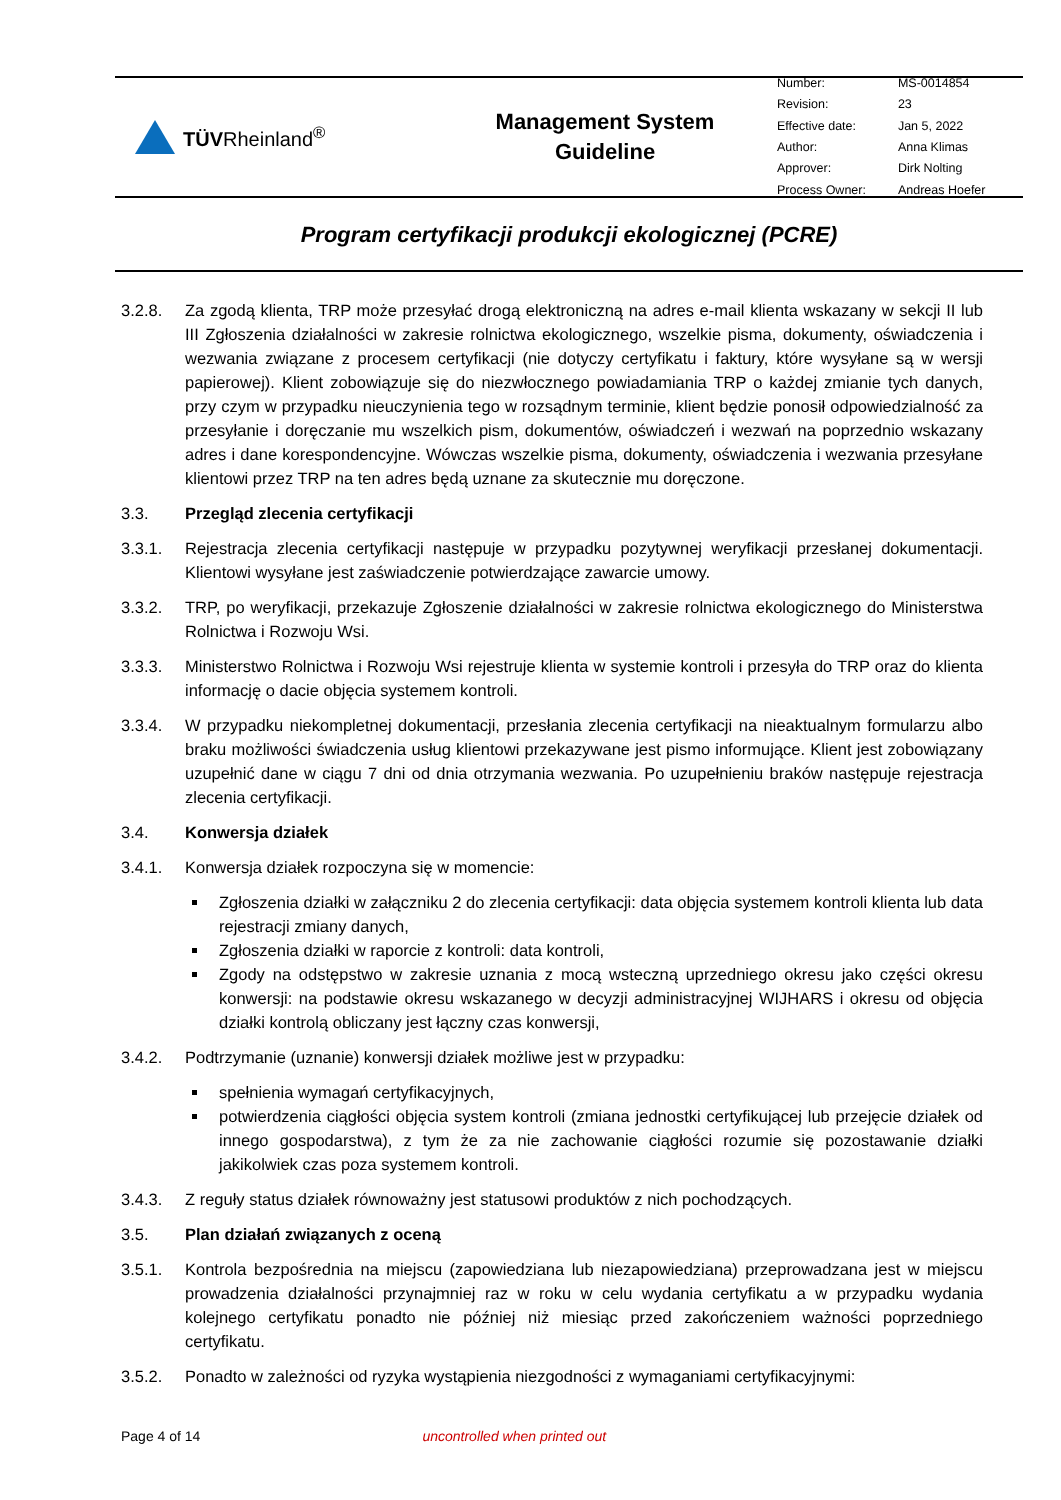TÜVRheinland<sup>®</sup>
Management System
Guideline
| Number: | MS-0014854 |
| Revision: | 23 |
| Effective date: | Jan 5, 2022 |
| Author: | Anna Klimas |
| Approver: | Dirk Nolting |
| Process Owner: | Andreas Hoefer |
Program certyfikacji produkcji ekologicznej (PCRE)
3.2.8. Za zgodą klienta, TRP może przesyłać drogą elektroniczną na adres e-mail klienta wskazany w sekcji II lub III Zgłoszenia działalności w zakresie rolnictwa ekologicznego, wszelkie pisma, dokumenty, oświadczenia i wezwania związane z procesem certyfikacji (nie dotyczy certyfikatu i faktury, które wysyłane są w wersji papierowej). Klient zobowiązuje się do niezwłocznego powiadamiania TRP o każdej zmianie tych danych, przy czym w przypadku nieuczynienia tego w rozsądnym terminie, klient będzie ponosił odpowiedzialność za przesyłanie i doręczanie mu wszelkich pism, dokumentów, oświadczeń i wezwań na poprzednio wskazany adres i dane korespondencyjne. Wówczas wszelkie pisma, dokumenty, oświadczenia i wezwania przesyłane klientowi przez TRP na ten adres będą uznane za skutecznie mu doręczone.
3.3. Przegląd zlecenia certyfikacji
3.3.1. Rejestracja zlecenia certyfikacji następuje w przypadku pozytywnej weryfikacji przesłanej dokumentacji. Klientowi wysyłane jest zaświadczenie potwierdzające zawarcie umowy.
3.3.2. TRP, po weryfikacji, przekazuje Zgłoszenie działalności w zakresie rolnictwa ekologicznego do Ministerstwa Rolnictwa i Rozwoju Wsi.
3.3.3. Ministerstwo Rolnictwa i Rozwoju Wsi rejestruje klienta w systemie kontroli i przesyła do TRP oraz do klienta informację o dacie objęcia systemem kontroli.
3.3.4. W przypadku niekompletnej dokumentacji, przesłania zlecenia certyfikacji na nieaktualnym formularzu albo braku możliwości świadczenia usług klientowi przekazywane jest pismo informujące. Klient jest zobowiązany uzupełnić dane w ciągu 7 dni od dnia otrzymania wezwania. Po uzupełnieniu braków następuje rejestracja zlecenia certyfikacji.
3.4. Konwersja działek
3.4.1. Konwersja działek rozpoczyna się w momencie:
Zgłoszenia działki w załączniku 2 do zlecenia certyfikacji: data objęcia systemem kontroli klienta lub data rejestracji zmiany danych,
Zgłoszenia działki w raporcie z kontroli: data kontroli,
Zgody na odstępstwo w zakresie uznania z mocą wsteczną uprzedniego okresu jako części okresu konwersji: na podstawie okresu wskazanego w decyzji administracyjnej WIJHARS i okresu od objęcia działki kontrolą obliczany jest łączny czas konwersji,
3.4.2. Podtrzymanie (uznanie) konwersji działek możliwe jest w przypadku:
spełnienia wymagań certyfikacyjnych,
potwierdzenia ciągłości objęcia system kontroli (zmiana jednostki certyfikującej lub przejęcie działek od innego gospodarstwa), z tym że za nie zachowanie ciągłości rozumie się pozostawanie działki jakikolwiek czas poza systemem kontroli.
3.4.3. Z reguły status działek równoważny jest statusowi produktów z nich pochodzących.
3.5. Plan działań związanych z oceną
3.5.1. Kontrola bezpośrednia na miejscu (zapowiedziana lub niezapowiedziana) przeprowadzana jest w miejscu prowadzenia działalności przynajmniej raz w roku w celu wydania certyfikatu a w przypadku wydania kolejnego certyfikatu ponadto nie później niż miesiąc przed zakończeniem ważności poprzedniego certyfikatu.
3.5.2. Ponadto w zależności od ryzyka wystąpienia niezgodności z wymaganiami certyfikacyjnymi:
Page 4 of 14 uncontrolled when printed out